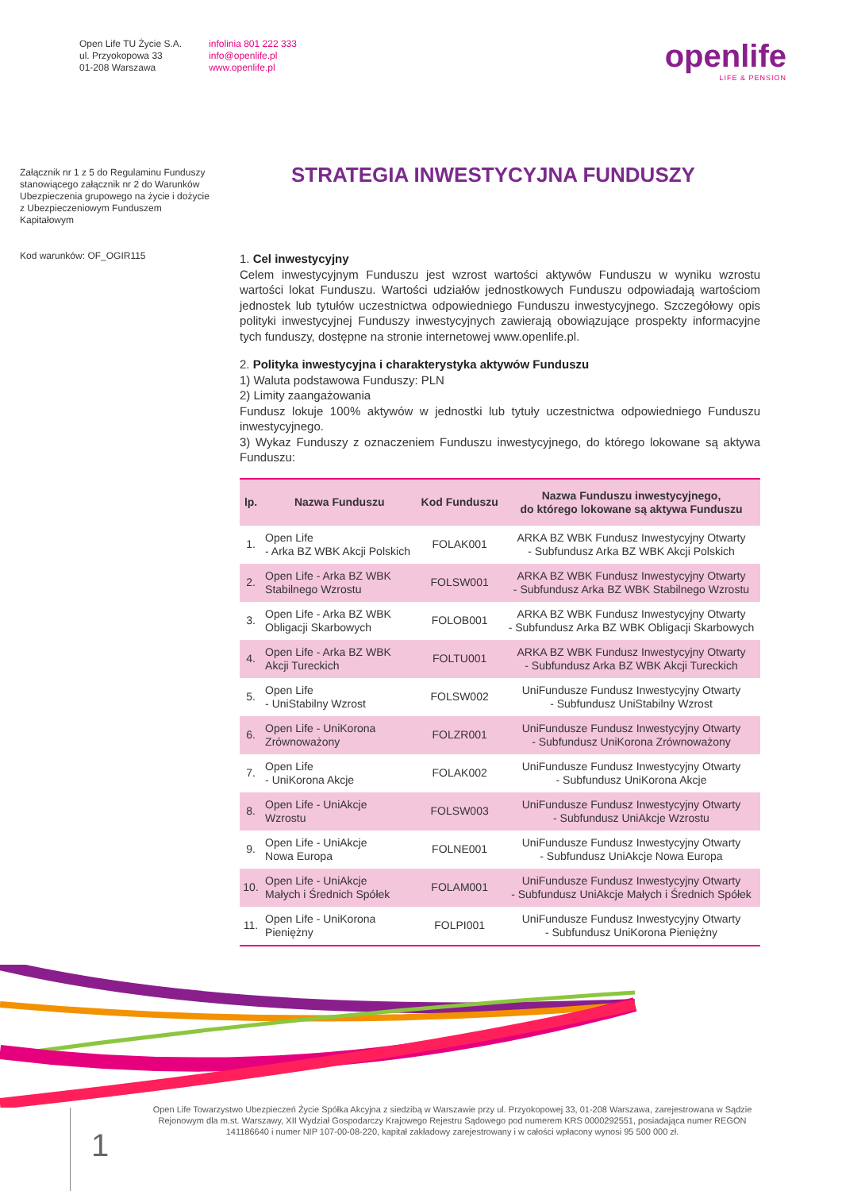Open Life TU Życie S.A.
ul. Przyokopowa 33
01-208 Warszawa
infolinia 801 222 333
info@openlife.pl
www.openlife.pl
openlife
LIFE & PENSION
Załącznik nr 1 z 5 do Regulaminu Funduszy stanowiącego załącznik nr 2 do Warunków Ubezpieczenia grupowego na życie i dożycie z Ubezpieczeniowym Funduszem Kapitałowym
Kod warunków: OF_OGIR115
STRATEGIA INWESTYCYJNA FUNDUSZY
1. Cel inwestycyjny
Celem inwestycyjnym Funduszu jest wzrost wartości aktywów Funduszu w wyniku wzrostu wartości lokat Funduszu. Wartości udziałów jednostkowych Funduszu odpowiadają wartościom jednostek lub tytułów uczestnictwa odpowiedniego Funduszu inwestycyjnego. Szczegółowy opis polityki inwestycyjnej Funduszy inwestycyjnych zawierają obowiązujące prospekty informacyjne tych funduszy, dostępne na stronie internetowej www.openlife.pl.
2. Polityka inwestycyjna i charakterystyka aktywów Funduszu
1) Waluta podstawowa Funduszy: PLN
2) Limity zaangażowania
Fundusz lokuje 100% aktywów w jednostki lub tytuły uczestnictwa odpowiedniego Funduszu inwestycyjnego.
3) Wykaz Funduszy z oznaczeniem Funduszu inwestycyjnego, do którego lokowane są aktywa Funduszu:
| lp. | Nazwa Funduszu | Kod Funduszu | Nazwa Funduszu inwestycyjnego, do którego lokowane są aktywa Funduszu |
| --- | --- | --- | --- |
| 1. | Open Life - Arka BZ WBK Akcji Polskich | FOLAK001 | ARKA BZ WBK Fundusz Inwestycyjny Otwarty - Subfundusz Arka BZ WBK Akcji Polskich |
| 2. | Open Life - Arka BZ WBK Stabilnego Wzrostu | FOLSW001 | ARKA BZ WBK Fundusz Inwestycyjny Otwarty - Subfundusz Arka BZ WBK Stabilnego Wzrostu |
| 3. | Open Life - Arka BZ WBK Obligacji Skarbowych | FOLOB001 | ARKA BZ WBK Fundusz Inwestycyjny Otwarty - Subfundusz Arka BZ WBK Obligacji Skarbowych |
| 4. | Open Life - Arka BZ WBK Akcji Tureckich | FOLTU001 | ARKA BZ WBK Fundusz Inwestycyjny Otwarty - Subfundusz Arka BZ WBK Akcji Tureckich |
| 5. | Open Life - UniStabilny Wzrost | FOLSW002 | UniFundusze Fundusz Inwestycyjny Otwarty - Subfundusz UniStabilny Wzrost |
| 6. | Open Life - UniKorona Zrównoważony | FOLZR001 | UniFundusze Fundusz Inwestycyjny Otwarty - Subfundusz UniKorona Zrównoważony |
| 7. | Open Life - UniKorona Akcje | FOLAK002 | UniFundusze Fundusz Inwestycyjny Otwarty - Subfundusz UniKorona Akcje |
| 8. | Open Life - UniAkcje Wzrostu | FOLSW003 | UniFundusze Fundusz Inwestycyjny Otwarty - Subfundusz UniAkcje Wzrostu |
| 9. | Open Life - UniAkcje Nowa Europa | FOLNE001 | UniFundusze Fundusz Inwestycyjny Otwarty - Subfundusz UniAkcje Nowa Europa |
| 10. | Open Life - UniAkcje Małych i Średnich Spółek | FOLAM001 | UniFundusze Fundusz Inwestycyjny Otwarty - Subfundusz UniAkcje Małych i Średnich Spółek |
| 11. | Open Life - UniKorona Pieniężny | FOLPI001 | UniFundusze Fundusz Inwestycyjny Otwarty - Subfundusz UniKorona Pieniężny |
Open Life Towarzystwo Ubezpieczeń Życie Spółka Akcyjna z siedzibą w Warszawie przy ul. Przyokopowej 33, 01-208 Warszawa, zarejestrowana w Sądzie Rejonowym dla m.st. Warszawy, XII Wydział Gospodarczy Krajowego Rejestru Sądowego pod numerem KRS 0000292551, posiadająca numer REGON 141186640 i numer NIP 107-00-08-220, kapitał zakładowy zarejestrowany i w całości wpłacony wynosi 95 500 000 zł.
1